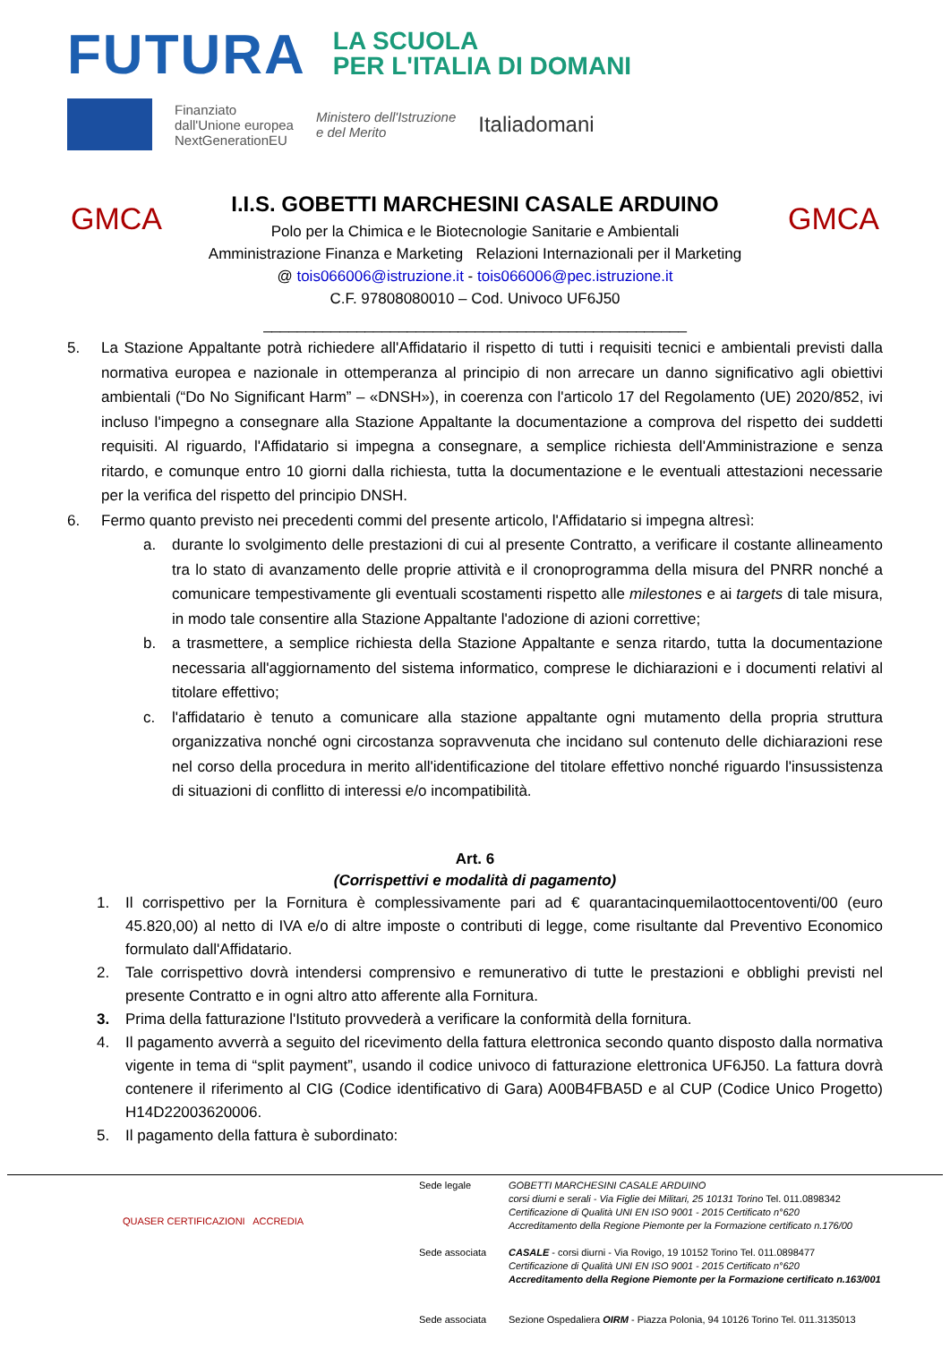FUTURA LA SCUOLA
PER L'ITALIA DI DOMANI
Finanziato
dall'Unione europea
NextGenerationEU Ministero dell'Istruzione
e del Merito Italiadomani
GMCA
I.I.S. GOBETTI MARCHESINI CASALE ARDUINO
Polo per la Chimica e le Biotecnologie Sanitarie e Ambientali
Amministrazione Finanza e Marketing Relazioni Internazionali per il Marketing
@ tois066006@istruzione.it - tois066006@pec.istruzione.it
C.F. 97808080010 – Cod. Univoco UF6J50
__________________________________________________
GMCA
5. La Stazione Appaltante potrà richiedere all'Affidatario il rispetto di tutti i requisiti tecnici e ambientali previsti dalla normativa europea e nazionale in ottemperanza al principio di non arrecare un danno significativo agli obiettivi ambientali (“Do No Significant Harm” – «DNSH»), in coerenza con l'articolo 17 del Regolamento (UE) 2020/852, ivi incluso l'impegno a consegnare alla Stazione Appaltante la documentazione a comprova del rispetto dei suddetti requisiti. Al riguardo, l'Affidatario si impegna a consegnare, a semplice richiesta dell'Amministrazione e senza ritardo, e comunque entro 10 giorni dalla richiesta, tutta la documentazione e le eventuali attestazioni necessarie per la verifica del rispetto del principio DNSH.
6. Fermo quanto previsto nei precedenti commi del presente articolo, l'Affidatario si impegna altresì:
a. durante lo svolgimento delle prestazioni di cui al presente Contratto, a verificare il costante allineamento tra lo stato di avanzamento delle proprie attività e il cronoprogramma della misura del PNRR nonché a comunicare tempestivamente gli eventuali scostamenti rispetto alle milestones e ai targets di tale misura, in modo tale consentire alla Stazione Appaltante l'adozione di azioni correttive;
b. a trasmettere, a semplice richiesta della Stazione Appaltante e senza ritardo, tutta la documentazione necessaria all'aggiornamento del sistema informatico, comprese le dichiarazioni e i documenti relativi al titolare effettivo;
c. l'affidatario è tenuto a comunicare alla stazione appaltante ogni mutamento della propria struttura organizzativa nonché ogni circostanza sopravvenuta che incidano sul contenuto delle dichiarazioni rese nel corso della procedura in merito all'identificazione del titolare effettivo nonché riguardo l'insussistenza di situazioni di conflitto di interessi e/o incompatibilità.
Art. 6
(Corrispettivi e modalità di pagamento)
1. Il corrispettivo per la Fornitura è complessivamente pari ad € quarantacinquemilaottocentoventi/00 (euro 45.820,00) al netto di IVA e/o di altre imposte o contributi di legge, come risultante dal Preventivo Economico formulato dall'Affidatario.
2. Tale corrispettivo dovrà intendersi comprensivo e remunerativo di tutte le prestazioni e obblighi previsti nel presente Contratto e in ogni altro atto afferente alla Fornitura.
3. Prima della fatturazione l'Istituto provvederà a verificare la conformità della fornitura.
4. Il pagamento avverrà a seguito del ricevimento della fattura elettronica secondo quanto disposto dalla normativa vigente in tema di “split payment”, usando il codice univoco di fatturazione elettronica UF6J50. La fattura dovrà contenere il riferimento al CIG (Codice identificativo di Gara) A00B4FBA5D e al CUP (Codice Unico Progetto) H14D22003620006.
5. Il pagamento della fattura è subordinato:
QUASER CERTIFICAZIONI ACCREDIA
Sede legale
Sede associata
Sede associata
GOBETTI MARCHESINI CASALE ARDUINO
corsi diurni e serali - Via Figlie dei Militari, 25 10131 Torino Tel. 011.0898342
Certificazione di Qualità UNI EN ISO 9001 - 2015 Certificato n°620
Accreditamento della Regione Piemonte per la Formazione certificato n.176/00
CASALE - corsi diurni - Via Rovigo, 19 10152 Torino Tel. 011.0898477
Certificazione di Qualità UNI EN ISO 9001 - 2015 Certificato n°620
Accreditamento della Regione Piemonte per la Formazione certificato n.163/001
Sezione Ospedaliera OIRM - Piazza Polonia, 94 10126 Torino Tel. 011.3135013